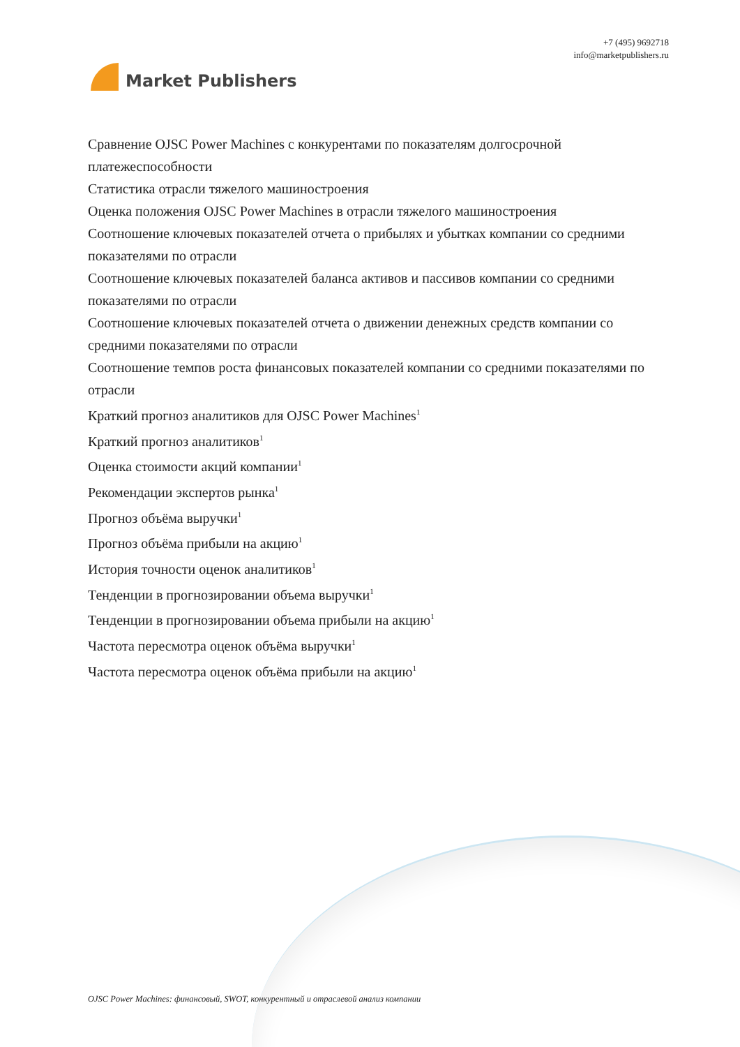Market Publishers
+7 (495) 9692718
info@marketpublishers.ru
Сравнение OJSC Power Machines с конкурентами по показателям долгосрочной платежеспособности
Статистика отрасли тяжелого машиностроения
Оценка положения OJSC Power Machines в отрасли тяжелого машиностроения
Соотношение ключевых показателей отчета о прибылях и убытках компании со средними показателями по отрасли
Соотношение ключевых показателей баланса активов и пассивов компании со средними показателями по отрасли
Соотношение ключевых показателей отчета о движении денежных средств компании со средними показателями по отрасли
Соотношение темпов роста финансовых показателей компании со средними показателями по отрасли
Краткий прогноз аналитиков для OJSC Power Machines<sup>1</sup>
Краткий прогноз аналитиков<sup>1</sup>
Оценка стоимости акций компании<sup>1</sup>
Рекомендации экспертов рынка<sup>1</sup>
Прогноз объёма выручки<sup>1</sup>
Прогноз объёма прибыли на акцию<sup>1</sup>
История точности оценок аналитиков<sup>1</sup>
Тенденции в прогнозировании объема выручки<sup>1</sup>
Тенденции в прогнозировании объема прибыли на акцию<sup>1</sup>
Частота пересмотра оценок объёма выручки<sup>1</sup>
Частота пересмотра оценок объёма прибыли на акцию<sup>1</sup>
OJSC Power Machines: финансовый, SWOT, конкурентный и отраслевой анализ компании